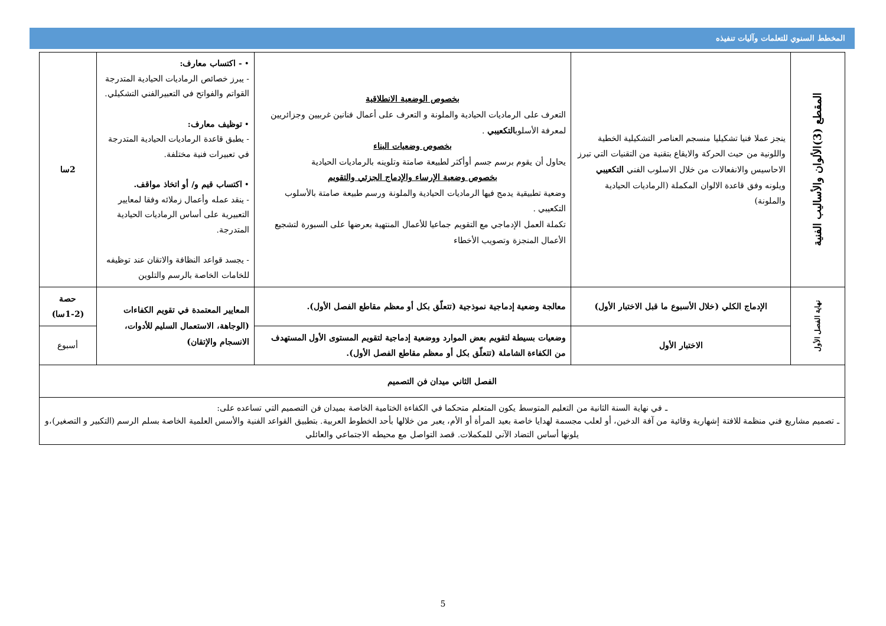المخطط السنوي للتعلمات وآليات تنفيذه
| المقطع (3)الألوان والأساليب الفنية | ينجز عملا فنيا تشكيليا منسجم العناصر التشكيلية الخطية واللونية من حيث الحركة والايقاع بتقنية من التقنيات التي تبرز الاحاسيس والانفعالات من خلال الاسلوب الفني التكعيبي ويلونه وفق قاعدة الالوان المكملة (الرماديات الحيادية والملونة) | بخصوص الوضعية الانطلاقية التعرف على الرماديات الحيادية والملونة و التعرف على أعمال فنانين غربيين وجزائريين لمعرفة الأسلوب التكعيبي . بخصوص وضعيات البناء يحاول أن يقوم برسم جسم أوأكثر لطبيعة صامتة وتلوينه بالرماديات الحيادية بخصوص وضعية الإرساء والإدماج الجزئي والتقويم وضعية تطبيقية يدمج فيها الرماديات الحيادية والملونة ورسم طبيعة صامتة بالأسلوب التكعيبي . تكملة العمل الإدماجي مع التقويم جماعيا للأعمال المنتهية بعرضها على السبورة لتشجيع الأعمال المنجزة وتصويب الأخطاء | • - اكتساب معارف: - يبرز خصائص الرماديات الحيادية المتدرجة القواتم والفواتح في التعبيرالفني التشكيلي. • توظيف معارف: - يطبق قاعدة الرماديات الحيادية المتدرجة في تعبيرات فنية مختلفة. • اكتساب قيم و/ أو اتخاذ مواقف. - ينقد عمله وأعمال زملائه وفقا لمعايير التعبيرية على أساس الرماديات الحيادية المتدرجة. - يجسد قواعد النظافة والاتقان عند توظيفه للخامات الخاصة بالرسم والتلوين | 2سا |
| نهاية الفصل الأول | الإدماج الكلي (خلال الأسبوع ما قبل الاختبار الأول) | معالجة وضعية إدماجية نموذجية (تتعلّق بكل أو معظم مقاطع الفصل الأول). | المعايير المعتمدة في تقويم الكفاءات (الوجاهة، الاستعمال السليم للأدوات، الانسجام والإتقان) | حصة (1-2سا) |
| | الاختبار الأول | وضعيات بسيطة لتقويم بعض الموارد ووضعية إدماجية لتقويم المستوى الأول المستهدف من الكفاءة الشاملة (تتعلّق بكل أو معظم مقاطع الفصل الأول). | | أسبوع |
| الفصل الثاني ميدان فن التصميم | | | | |
| ـ في نهاية السنة الثانية من التعليم المتوسط يكون المتعلم متحكما في الكفاءة الختامية الخاصة بميدان فن التصميم التي تساعده على: ـ تصميم مشاريع فني منظمة للافتة إشهارية وقائية من آفة الدخين، أو لعلب مجسمة لهدايا خاصة بعيد المرأة أو الأم، يعبر من خلالها بأحد الخطوط العربية. بتطبيق القواعد الفنية والأسس العلمية الخاصة بسلم الرسم (التكبير و التصغير)،و يلونها أساس التضاد الآني للمكملات. قصد التواصل مع محيطه الاجتماعي والعائلي | | | | |
5